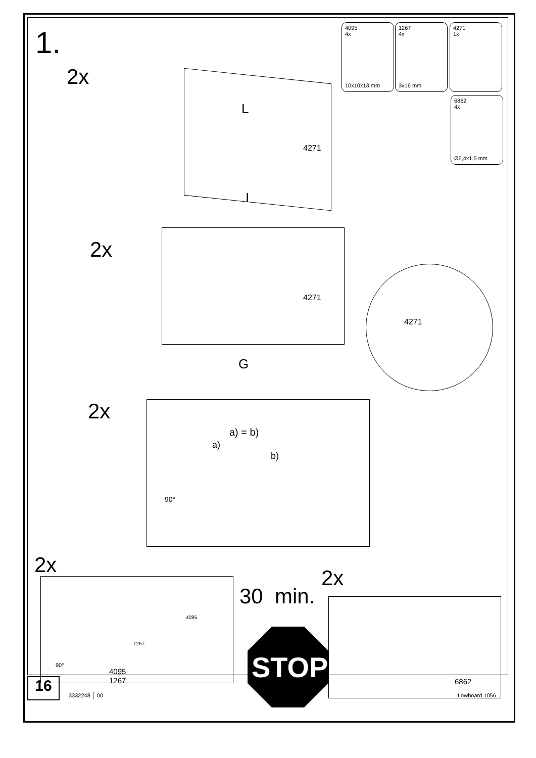1.
4095
4x
10x10x13 mm
1267
4x
3x16 mm
4271
1x
6862
4x
Ø6,4x1,5 mm
2x
L
4271
I
2x
4271
G
4271
2x
a) = b)
a)
b)
90°
2x
90°
1267
4095
4095
1267
30 min.
2x
STOP 6862
16
3332248 │ 00 Lowboard 1056